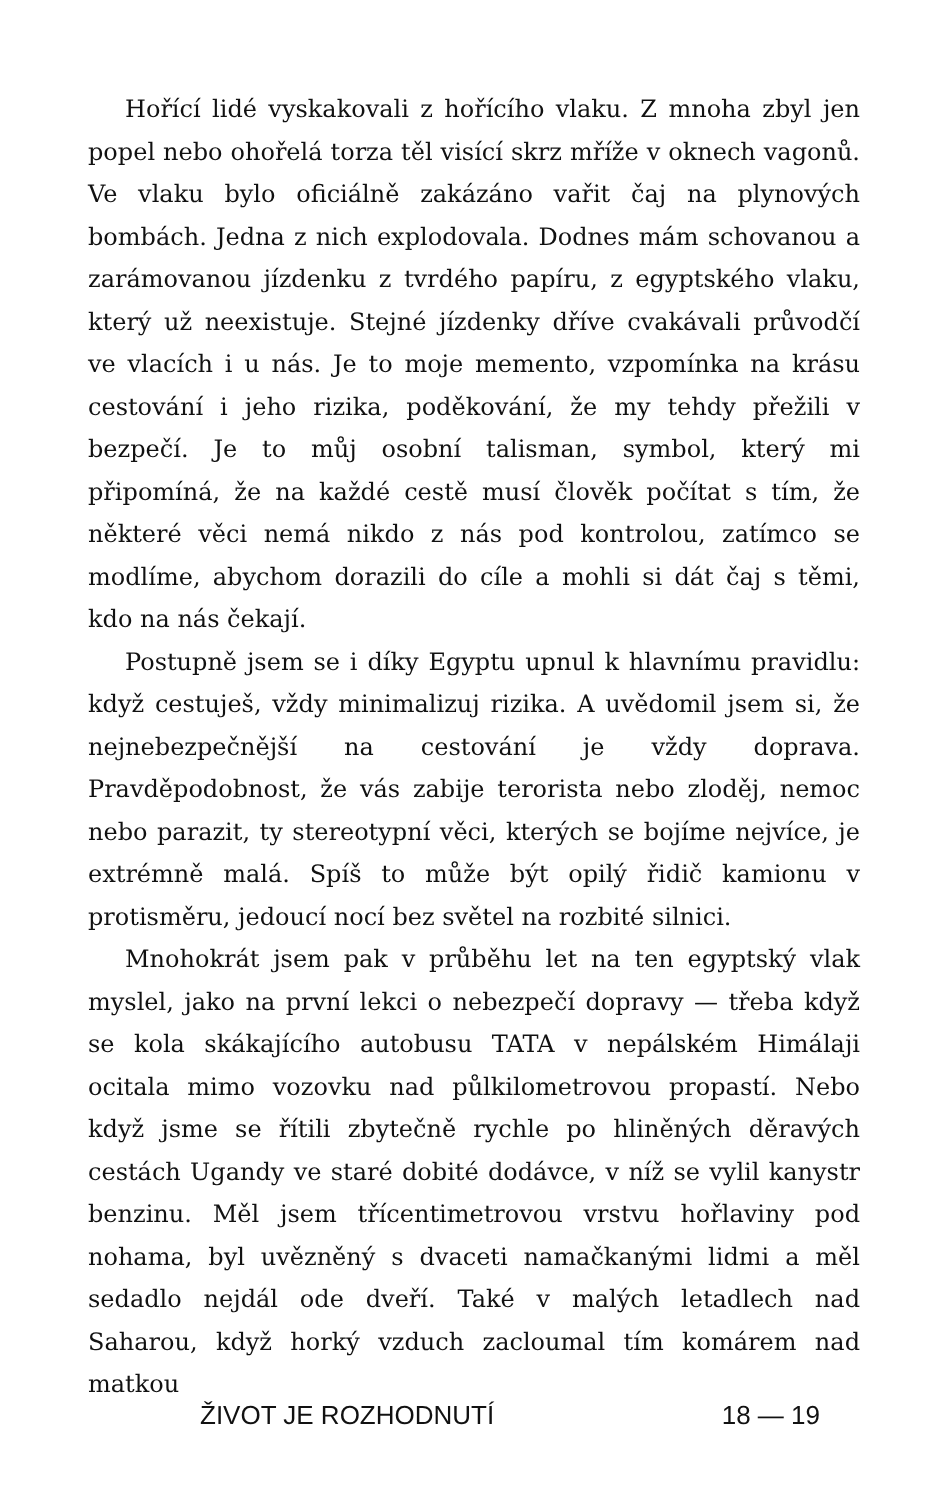Hořící lidé vyskakovali z hořícího vlaku. Z mnoha zbyl jen popel nebo ohořelá torza těl visící skrz mříže v oknech vagonů. Ve vlaku bylo oficiálně zakázáno vařit čaj na plynových bombách. Jedna z nich explodovala. Dodnes mám schovanou a zarámovanou jízdenku z tvrdého papíru, z egyptského vlaku, který už neexistuje. Stejné jízdenky dříve cvakávali průvodčí ve vlacích i u nás. Je to moje memento, vzpomínka na krásu cestování i jeho rizika, poděkování, že my tehdy přežili v bezpečí. Je to můj osobní talisman, symbol, který mi připomíná, že na každé cestě musí člověk počítat s tím, že některé věci nemá nikdo z nás pod kontrolou, zatímco se modlíme, abychom dorazili do cíle a mohli si dát čaj s těmi, kdo na nás čekají.
Postupně jsem se i díky Egyptu upnul k hlavnímu pravidlu: když cestuješ, vždy minimalizuj rizika. A uvědomil jsem si, že nejnebezpečnější na cestování je vždy doprava. Pravděpodobnost, že vás zabije terorista nebo zloděj, nemoc nebo parazit, ty stereotypní věci, kterých se bojíme nejvíce, je extrémně malá. Spíš to může být opilý řidič kamionu v protisměru, jedoucí nocí bez světel na rozbité silnici.
Mnohokrát jsem pak v průběhu let na ten egyptský vlak myslel, jako na první lekci o nebezpečí dopravy — třeba když se kola skákajícího autobusu TATA v nepálském Himálaji ocitala mimo vozovku nad půlkilometrovou propastí. Nebo když jsme se řítili zbytečně rychle po hliněných děravých cestách Ugandy ve staré dobité dodávce, v níž se vylil kanystr benzinu. Měl jsem třícentimetrovou vrstvu hořlaviny pod nohama, byl uvězněný s dvaceti namačkanými lidmi a měl sedadlo nejdál ode dveří. Také v malých letadlech nad Saharou, když horký vzduch zacloumal tím komárem nad matkou
ŽIVOT JE ROZHODNUTÍ 18 — 19